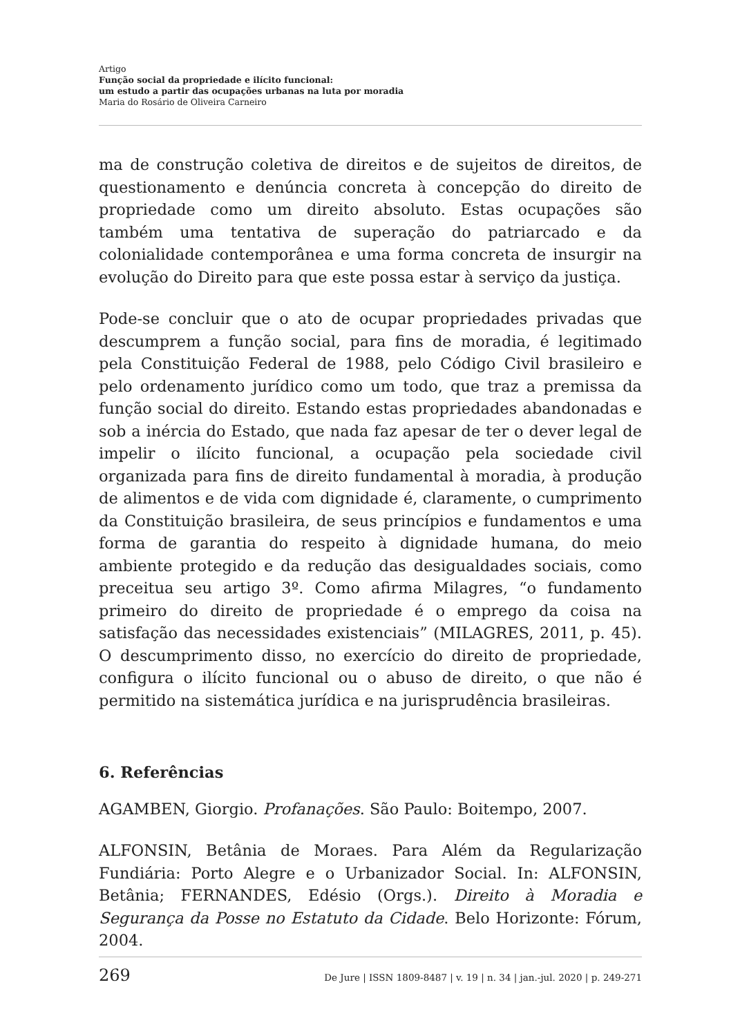Artigo
Função social da propriedade e ilícito funcional:
um estudo a partir das ocupações urbanas na luta por moradia
Maria do Rosário de Oliveira Carneiro
ma de construção coletiva de direitos e de sujeitos de direitos, de questionamento e denúncia concreta à concepção do direito de propriedade como um direito absoluto. Estas ocupações são também uma tentativa de superação do patriarcado e da colonialidade contemporânea e uma forma concreta de insurgir na evolução do Direito para que este possa estar à serviço da justiça.
Pode-se concluir que o ato de ocupar propriedades privadas que descumprem a função social, para fins de moradia, é legitimado pela Constituição Federal de 1988, pelo Código Civil brasileiro e pelo ordenamento jurídico como um todo, que traz a premissa da função social do direito. Estando estas propriedades abandonadas e sob a inércia do Estado, que nada faz apesar de ter o dever legal de impelir o ilícito funcional, a ocupação pela sociedade civil organizada para fins de direito fundamental à moradia, à produção de alimentos e de vida com dignidade é, claramente, o cumprimento da Constituição brasileira, de seus princípios e fundamentos e uma forma de garantia do respeito à dignidade humana, do meio ambiente protegido e da redução das desigualdades sociais, como preceitua seu artigo 3º. Como afirma Milagres, “o fundamento primeiro do direito de propriedade é o emprego da coisa na satisfação das necessidades existenciais” (MILAGRES, 2011, p. 45). O descumprimento disso, no exercício do direito de propriedade, configura o ilícito funcional ou o abuso de direito, o que não é permitido na sistemática jurídica e na jurisprudência brasileiras.
6. Referências
AGAMBEN, Giorgio. Profanações. São Paulo: Boitempo, 2007.
ALFONSIN, Betânia de Moraes. Para Além da Regularização Fundiária: Porto Alegre e o Urbanizador Social. In: ALFONSIN, Betânia; FERNANDES, Edésio (Orgs.). Direito à Moradia e Segurança da Posse no Estatuto da Cidade. Belo Horizonte: Fórum, 2004.
269 De Jure | ISSN 1809-8487 | v. 19 | n. 34 | jan.-jul. 2020 | p. 249-271